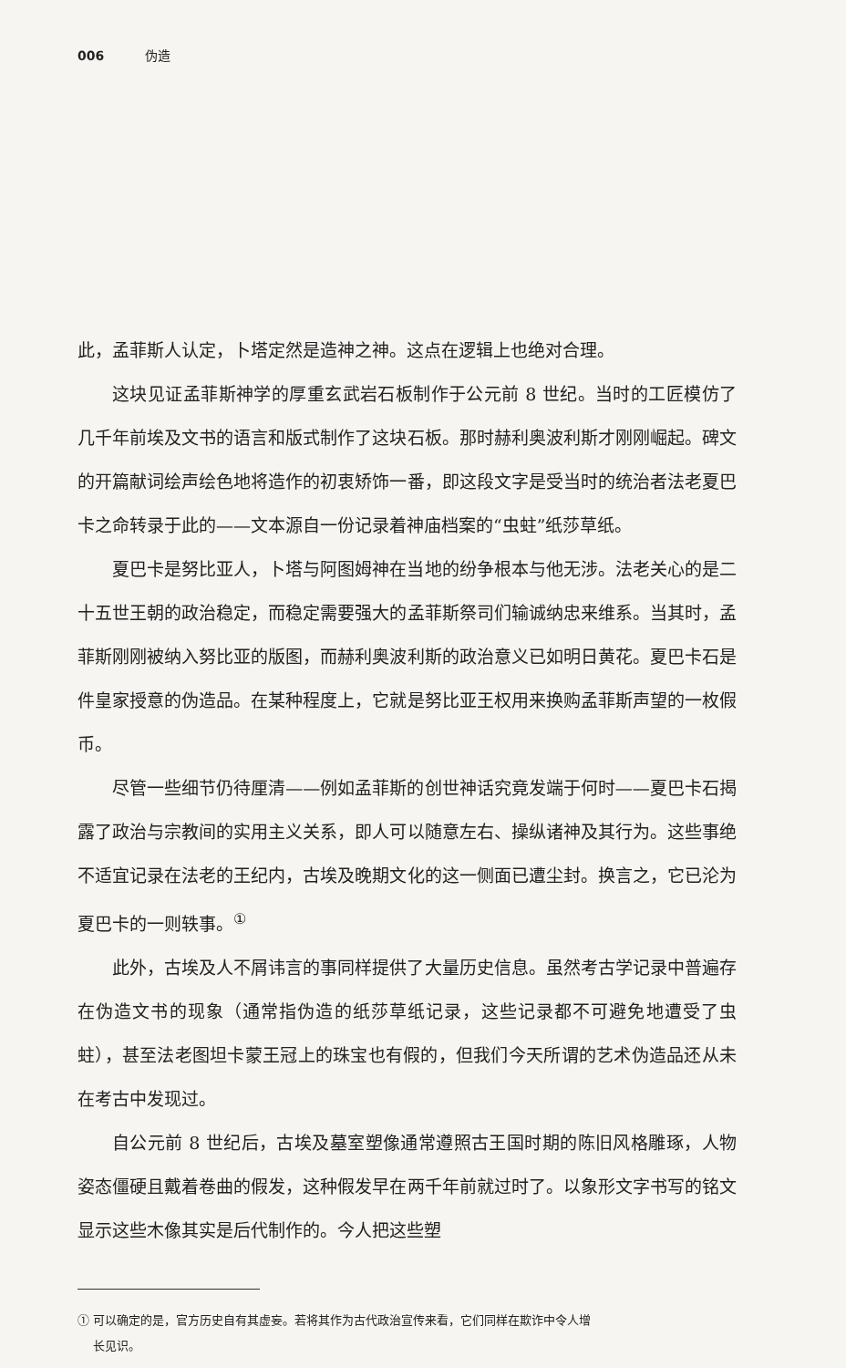006 伪造
此，孟菲斯人认定，卜塔定然是造神之神。这点在逻辑上也绝对合理。
这块见证孟菲斯神学的厚重玄武岩石板制作于公元前 8 世纪。当时的工匠模仿了几千年前埃及文书的语言和版式制作了这块石板。那时赫利奥波利斯才刚刚崛起。碑文的开篇献词绘声绘色地将造作的初衷矫饰一番，即这段文字是受当时的统治者法老夏巴卡之命转录于此的——文本源自一份记录着神庙档案的“虫蛀”纸莎草纸。
夏巴卡是努比亚人，卜塔与阿图姆神在当地的纷争根本与他无涉。法老关心的是二十五世王朝的政治稳定，而稳定需要强大的孟菲斯祭司们输诚纳忠来维系。当其时，孟菲斯刚刚被纳入努比亚的版图，而赫利奥波利斯的政治意义已如明日黄花。夏巴卡石是件皇家授意的伪造品。在某种程度上，它就是努比亚王权用来换购孟菲斯声望的一枚假币。
尽管一些细节仍待厘清——例如孟菲斯的创世神话究竟发端于何时——夏巴卡石揭露了政治与宗教间的实用主义关系，即人可以随意左右、操纵诸神及其行为。这些事绝不适宜记录在法老的王纪内，古埃及晚期文化的这一侧面已遭尘封。换言之，它已沦为夏巴卡的一则轶事。<sup>①</sup>
此外，古埃及人不屑讳言的事同样提供了大量历史信息。虽然考古学记录中普遍存在伪造文书的现象（通常指伪造的纸莎草纸记录，这些记录都不可避免地遭受了虫蛀），甚至法老图坦卡蒙王冠上的珠宝也有假的，但我们今天所谓的艺术伪造品还从未在考古中发现过。
自公元前 8 世纪后，古埃及墓室塑像通常遵照古王国时期的陈旧风格雕琢，人物姿态僵硬且戴着卷曲的假发，这种假发早在两千年前就过时了。以象形文字书写的铭文显示这些木像其实是后代制作的。今人把这些塑
① 可以确定的是，官方历史自有其虚妄。若将其作为古代政治宣传来看，它们同样在欺诈中令人增
长见识。